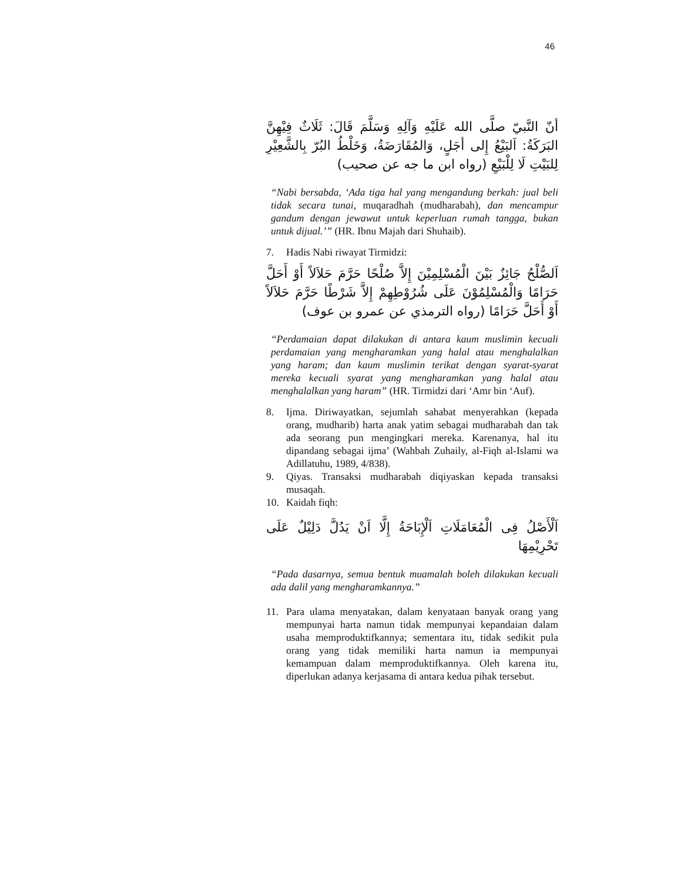46
أنّ النَّبيّ صلَّى الله عَلَيْهِ وَآلِهِ وَسَلَّمَ قَالَ: ثَلَاثٌ فِيْهِنَّ البَرَكَةُ: اَلبَيْعُ إِلى أجَلٍ، وَالمُقَارَضَةُ، وَخَلْطُ البُرّ بِالشَّعِيْرِ لِلبَيْتِ لَا لِلْبَيْعِ (رواه ابن ما جه عن صحيب)
“Nabi bersabda, ‘Ada tiga hal yang mengandung berkah: jual beli tidak secara tunai, muqaradhah (mudharabah), dan mencampur gandum dengan jewawut untuk keperluan rumah tangga, bukan untuk dijual.’” (HR. Ibnu Majah dari Shuhaib).
7. Hadis Nabi riwayat Tirmidzi:
اَلصُّلْحُ جَائِزٌ بَيْنَ الْمُسْلِمِيْنَ إِلاَّ صُلْحًا حَرَّمَ حَلاَلاً أَوْ أَحَلَّ حَرَامًا وَالْمُسْلِمُوْنَ عَلَى شُرُوْطِهِمْ إِلاَّ شَرْطًا حَرَّمَ حَلاَلاً أَوْ أَحَلَّ حَرَامًا (رواه الترمذي عن عمرو بن عوف)
“Perdamaian dapat dilakukan di antara kaum muslimin kecuali perdamaian yang mengharamkan yang halal atau menghalalkan yang haram; dan kaum muslimin terikat dengan syarat-syarat mereka kecuali syarat yang mengharamkan yang halal atau menghalalkan yang haram” (HR. Tirmidzi dari ‘Amr bin ‘Auf).
8. Ijma. Diriwayatkan, sejumlah sahabat menyerahkan (kepada orang, mudharib) harta anak yatim sebagai mudharabah dan tak ada seorang pun mengingkari mereka. Karenanya, hal itu dipandang sebagai ijma’ (Wahbah Zuhaily, al-Fiqh al-Islami wa Adillatuhu, 1989, 4/838).
9. Qiyas. Transaksi mudharabah diqiyaskan kepada transaksi musaqah.
10. Kaidah fiqh:
اَلْأَصْلُ فِى الْمُعَامَلَاتِ اَلْإِبَاحَةُ إِلَّا اَنْ يَدُلَّ دَلِيْلٌ عَلَى تَحْرِيْمِهَا
“Pada dasarnya, semua bentuk muamalah boleh dilakukan kecuali ada dalil yang mengharamkannya.”
11. Para ulama menyatakan, dalam kenyataan banyak orang yang mempunyai harta namun tidak mempunyai kepandaian dalam usaha memproduktifkannya; sementara itu, tidak sedikit pula orang yang tidak memiliki harta namun ia mempunyai kemampuan dalam memproduktifkannya. Oleh karena itu, diperlukan adanya kerjasama di antara kedua pihak tersebut.